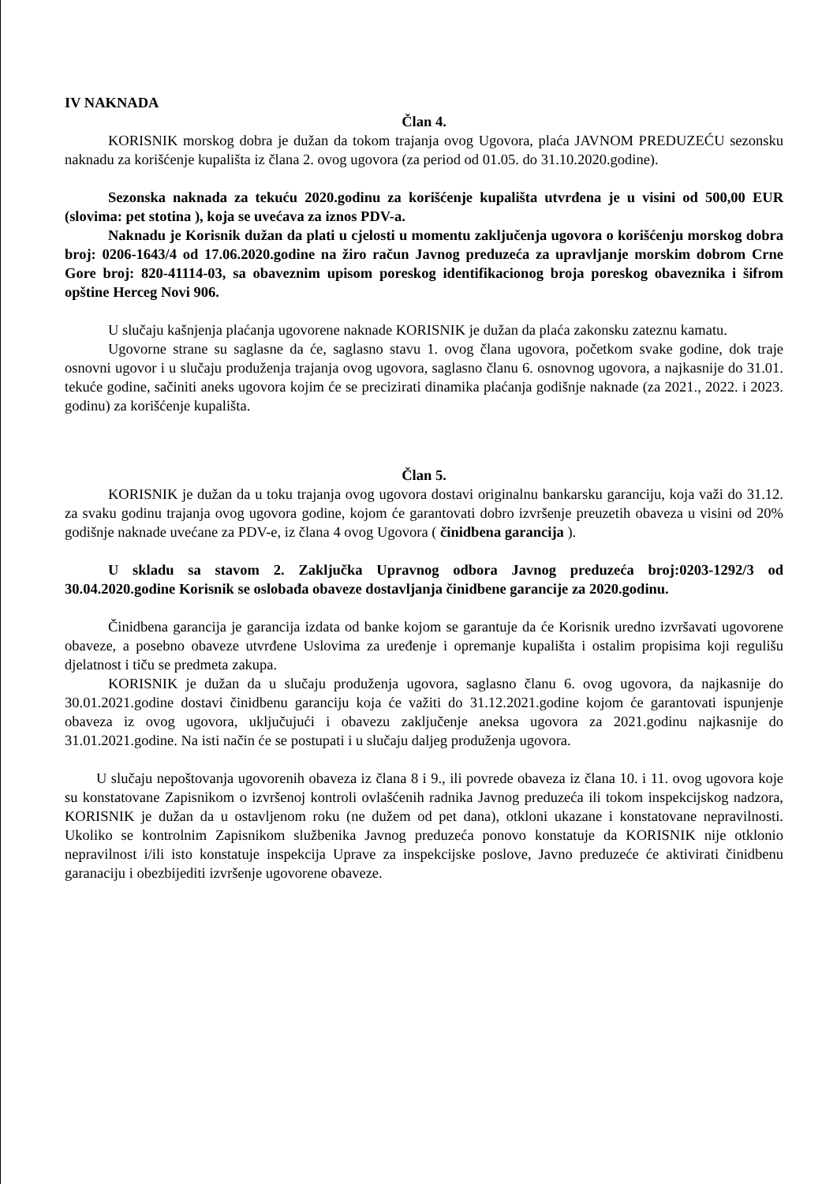IV NAKNADA
Član 4.
KORISNIK morskog dobra je dužan da tokom trajanja ovog Ugovora, plaća JAVNOM PREDUZEĆU sezonsku naknadu za korišćenje kupališta iz člana 2. ovog ugovora (za period od 01.05. do 31.10.2020.godine).
Sezonska naknada za tekuću 2020.godinu za korišćenje kupališta utvrđena je u visini od 500,00 EUR (slovima: pet stotina ), koja se uvećava za iznos PDV-a.
Naknadu je Korisnik dužan da plati u cjelosti u momentu zaključenja ugovora o korišćenju morskog dobra broj: 0206-1643/4 od 17.06.2020.godine na žiro račun Javnog preduzeća za upravljanje morskim dobrom Crne Gore broj: 820-41114-03, sa obaveznim upisom poreskog identifikacionog broja poreskog obaveznika i šifrom opštine Herceg Novi 906.
U slučaju kašnjenja plaćanja ugovorene naknade KORISNIK je dužan da plaća zakonsku zateznu kamatu.
Ugovorne strane su saglasne da će, saglasno stavu 1. ovog člana ugovora, početkom svake godine, dok traje osnovni ugovor i u slučaju produženja trajanja ovog ugovora, saglasno članu 6. osnovnog ugovora, a najkasnije do 31.01. tekuće godine, sačiniti aneks ugovora kojim će se precizirati dinamika plaćanja godišnje naknade (za 2021., 2022. i 2023. godinu) za korišćenje kupališta.
Član 5.
KORISNIK je dužan da u toku trajanja ovog ugovora dostavi originalnu bankarsku garanciju, koja važi do 31.12. za svaku godinu trajanja ovog ugovora godine, kojom će garantovati dobro izvršenje preuzetih obaveza u visini od 20% godišnje naknade uvećane za PDV-e, iz člana 4 ovog Ugovora ( činidbena garancija ).
U skladu sa stavom 2. Zaključka Upravnog odbora Javnog preduzeća broj:0203-1292/3 od 30.04.2020.godine Korisnik se oslobađa obaveze dostavljanja činidbene garancije za 2020.godinu.
Činidbena garancija je garancija izdata od banke kojom se garantuje da će Korisnik uredno izvršavati ugovorene obaveze, a posebno obaveze utvrđene Uslovima za uređenje i opremanje kupališta i ostalim propisima koji regulišu djelatnost i tiču se predmeta zakupa.
KORISNIK je dužan da u slučaju produženja ugovora, saglasno članu 6. ovog ugovora, da najkasnije do 30.01.2021.godine dostavi činidbenu garanciju koja će važiti do 31.12.2021.godine kojom će garantovati ispunjenje obaveza iz ovog ugovora, uključujući i obavezu zaključenje aneksa ugovora za 2021.godinu najkasnije do 31.01.2021.godine. Na isti način će se postupati i u slučaju daljeg produženja ugovora.
U slučaju nepoštovanja ugovorenih obaveza iz člana 8 i 9., ili povrede obaveza iz člana 10. i 11. ovog ugovora koje su konstatovane Zapisnikom o izvršenoj kontroli ovlašćenih radnika Javnog preduzeća ili tokom inspekcijskog nadzora, KORISNIK je dužan da u ostavljenom roku (ne dužem od pet dana), otkloni ukazane i konstatovane nepravilnosti. Ukoliko se kontrolnim Zapisnikom službenika Javnog preduzeća ponovo konstatuje da KORISNIK nije otklonio nepravilnost i/ili isto konstatuje inspekcija Uprave za inspekcijske poslove, Javno preduzeće će aktivirati činidbenu garanaciju i obezbijediti izvršenje ugovorene obaveze.